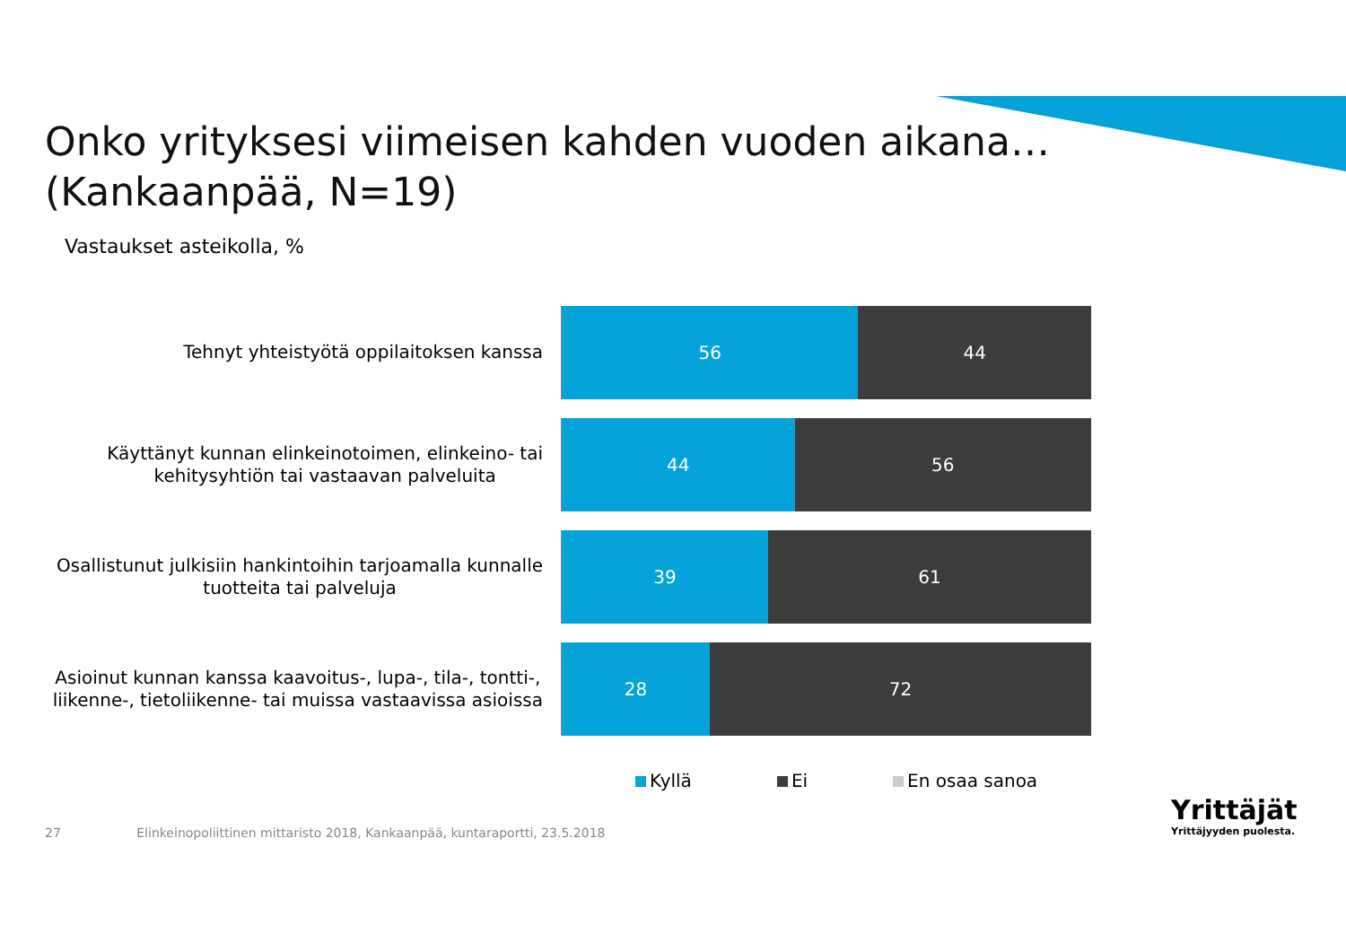Onko yrityksesi viimeisen kahden vuoden aikana…
(Kankaanpää, N=19)
Vastaukset asteikolla, %
Tehnyt yhteistyötä oppilaitoksen kanssa
56 44
Käyttänyt kunnan elinkeinotoimen, elinkeino- tai
kehitysyhtiön tai vastaavan palveluita
44 56
Osallistunut julkisiin hankintoihin tarjoamalla kunnalle
tuotteita tai palveluja
39 61
Asioinut kunnan kanssa kaavoitus-, lupa-, tila-, tontti-,
liikenne-, tietoliikenne- tai muissa vastaavissa asioissa
28 72
Kyllä Ei En osaa sanoa
27 Elinkeinopoliittinen mittaristo 2018, Kankaanpää, kuntaraportti, 23.5.2018
Yrittäjät
Yrittäjyyden puolesta.